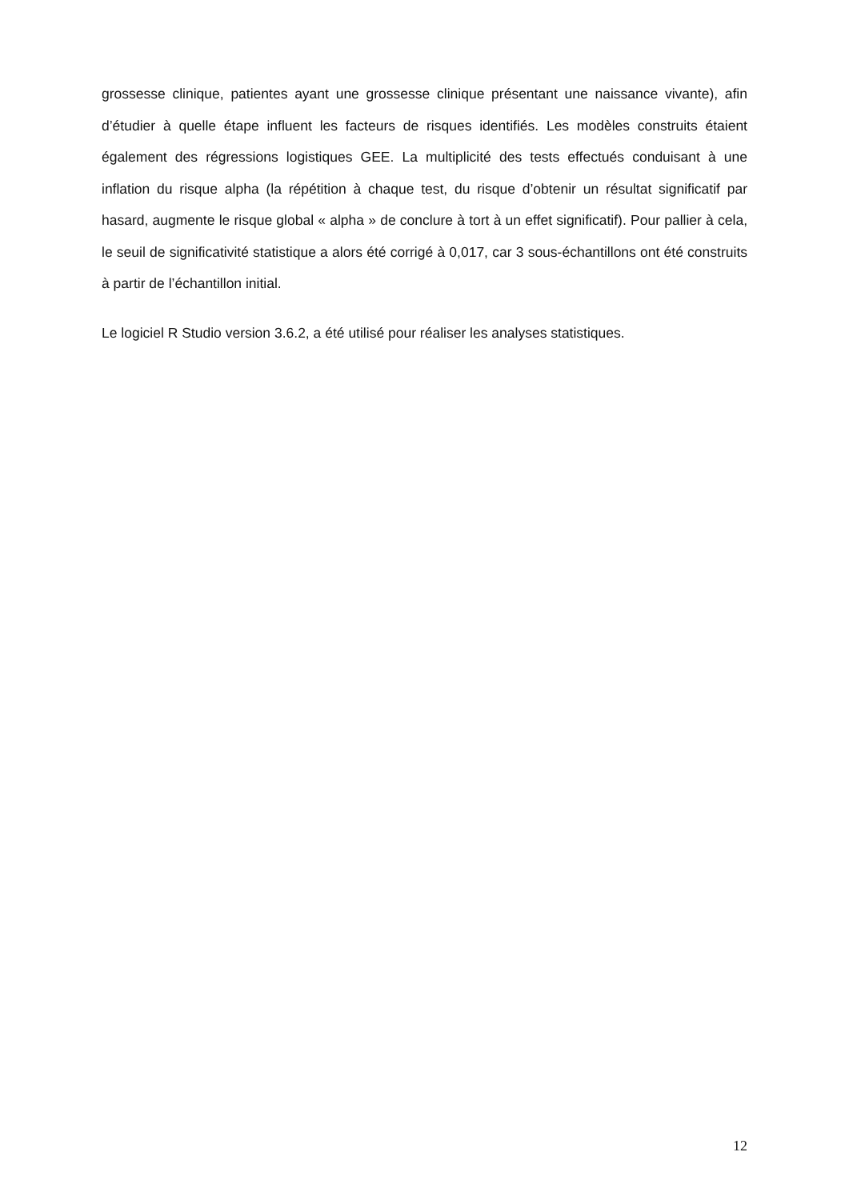grossesse clinique, patientes ayant une grossesse clinique présentant une naissance vivante), afin d’étudier à quelle étape influent les facteurs de risques identifiés. Les modèles construits étaient également des régressions logistiques GEE. La multiplicité des tests effectués conduisant à une inflation du risque alpha (la répétition à chaque test, du risque d’obtenir un résultat significatif par hasard, augmente le risque global « alpha » de conclure à tort à un effet significatif). Pour pallier à cela, le seuil de significativité statistique a alors été corrigé à 0,017, car 3 sous-échantillons ont été construits à partir de l’échantillon initial.
Le logiciel R Studio version 3.6.2, a été utilisé pour réaliser les analyses statistiques.
12